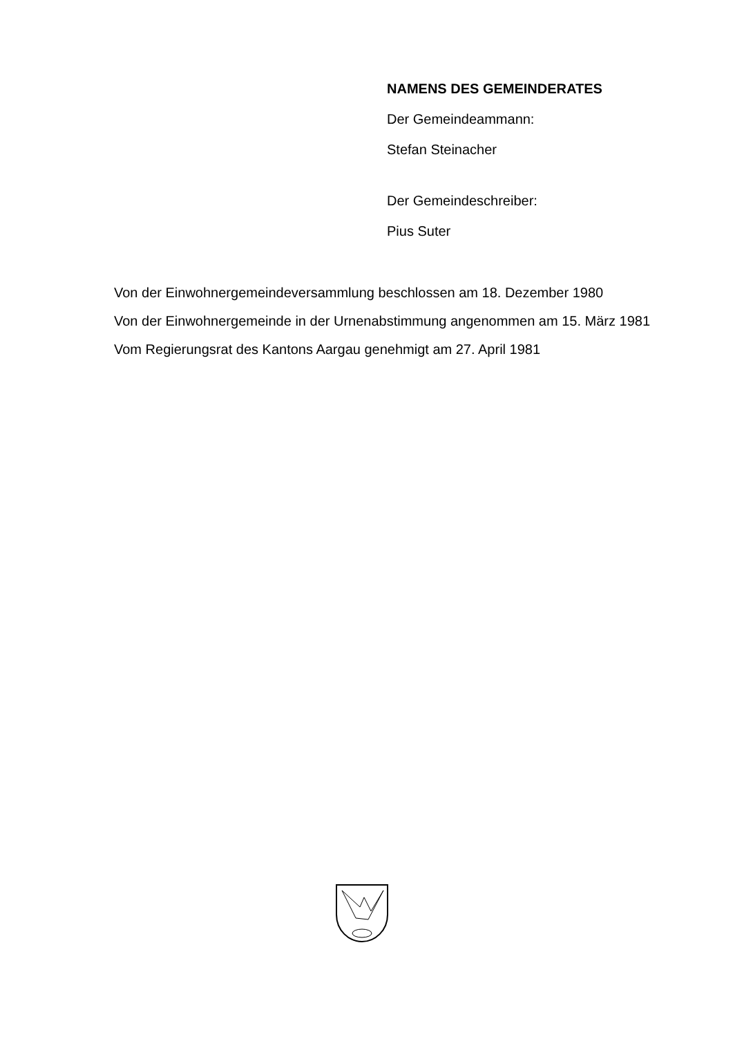NAMENS DES GEMEINDERATES
Der Gemeindeammann:
Stefan Steinacher
Der Gemeindeschreiber:
Pius Suter
Von der Einwohnergemeindeversammlung beschlossen am 18. Dezember 1980
Von der Einwohnergemeinde in der Urnenabstimmung angenommen am 15. März 1981
Vom Regierungsrat des Kantons Aargau genehmigt am 27. April 1981